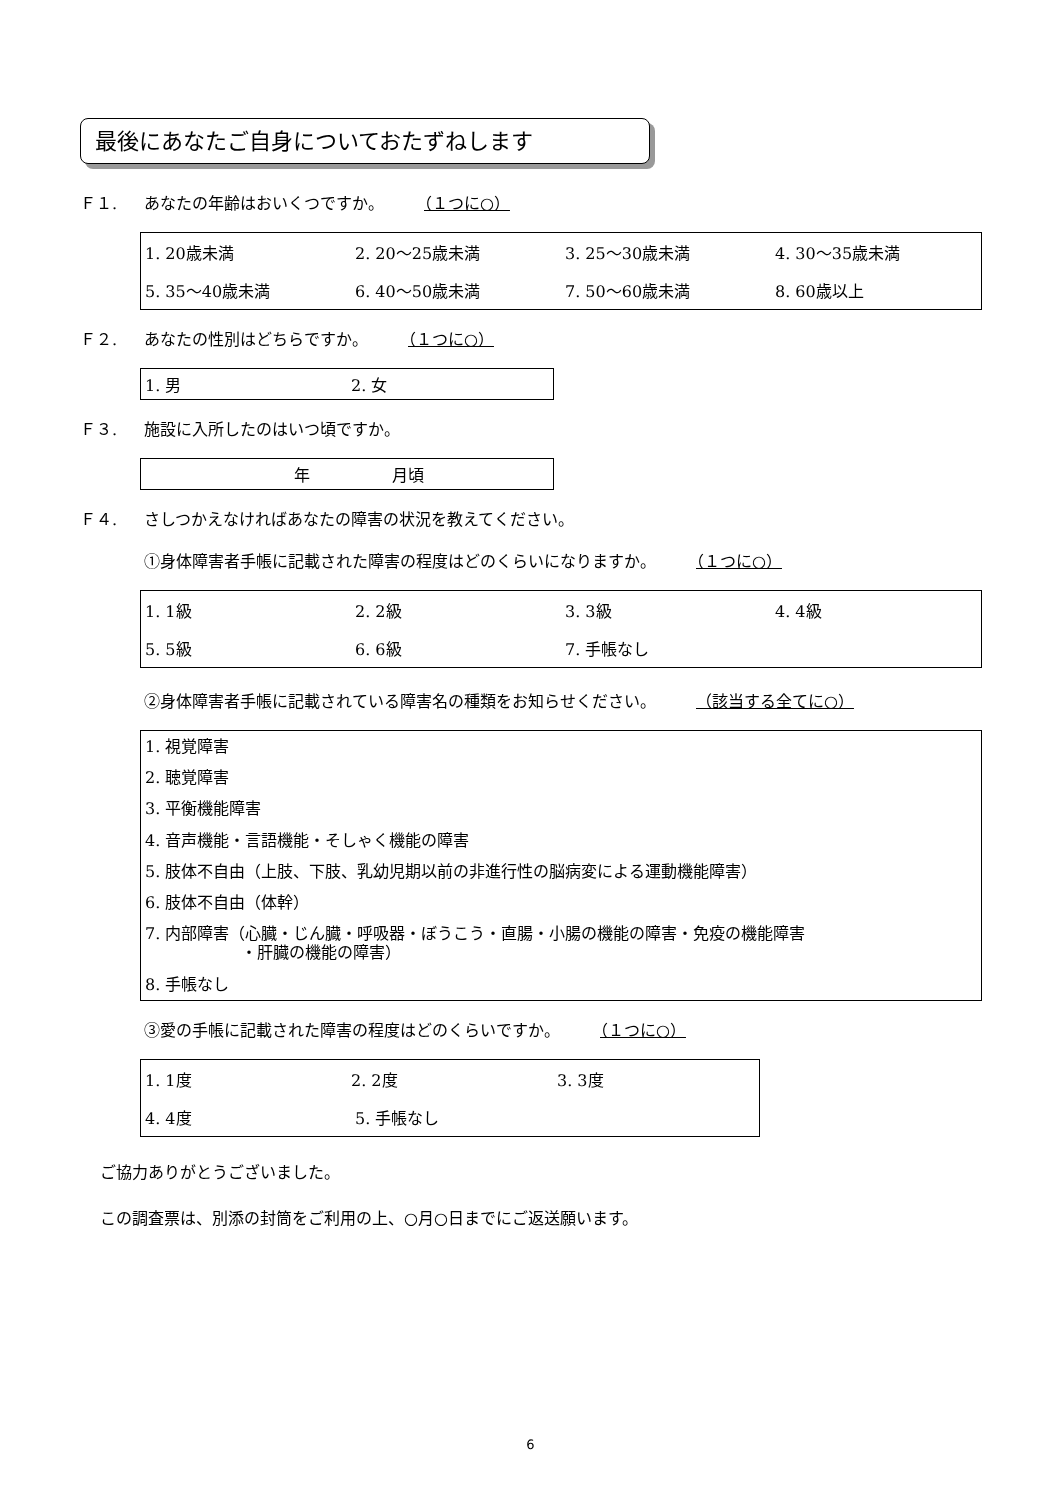最後にあなたご自身についておたずねします
Ｆ１. あなたの年齢はおいくつですか。 （１つに○）
1. 20歳未満 2. 20～25歳未満 3. 25～30歳未満 4. 30～35歳未満
5. 35～40歳未満 6. 40～50歳未満 7. 50～60歳未満 8. 60歳以上
Ｆ２. あなたの性別はどちらですか。 （１つに○）
1. 男 2. 女
Ｆ３. 施設に入所したのはいつ頃ですか。
年 月頃
Ｆ４. さしつかえなければあなたの障害の状況を教えてください。
①身体障害者手帳に記載された障害の程度はどのくらいになりますか。 （１つに○）
1. 1級 2. 2級 3. 3級 4. 4級
5. 5級 6. 6級 7. 手帳なし
②身体障害者手帳に記載されている障害名の種類をお知らせください。 （該当する全てに○）
1. 視覚障害
2. 聴覚障害
3. 平衡機能障害
4. 音声機能・言語機能・そしゃく機能の障害
5. 肢体不自由（上肢、下肢、乳幼児期以前の非進行性の脳病変による運動機能障害）
6. 肢体不自由（体幹）
7. 内部障害（心臓・じん臓・呼吸器・ぼうこう・直腸・小腸の機能の障害・免疫の機能障害
　　　　　　・肝臓の機能の障害）
8. 手帳なし
③愛の手帳に記載された障害の程度はどのくらいですか。 （１つに○）
1. 1度 2. 2度 3. 3度
4. 4度 5. 手帳なし
ご協力ありがとうございました。
この調査票は、別添の封筒をご利用の上、○月○日までにご返送願います。
6